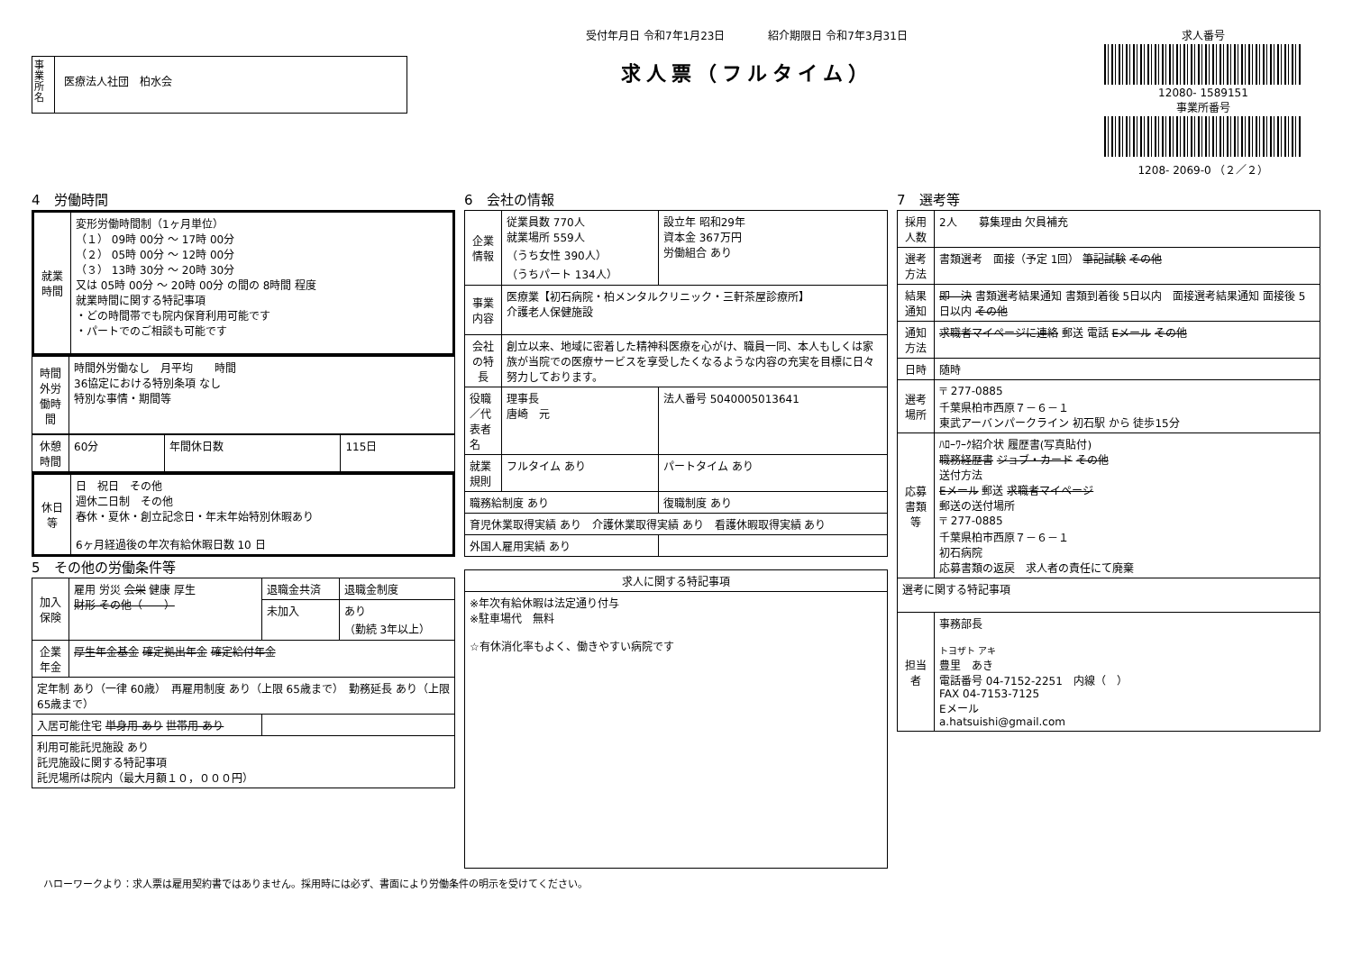事業所名
医療法人社団　柏水会
受付年月日 令和7年1月23日　　　　紹介期限日 令和7年3月31日
求人票（フルタイム）
求人番号
12080- 1589151
事業所番号
1208- 2069-0 （２／２）
4　労働時間
| 就業時間 | 変形労働時間制（1ヶ月単位） （１） 09時 00分 ～ 17時 00分 （２） 05時 00分 ～ 12時 00分 （３） 13時 30分 ～ 20時 30分 又は 05時 00分 ～ 20時 00分 の間の 8時間 程度 就業時間に関する特記事項 ・どの時間帯でも院内保育利用可能です ・パートでのご相談も可能です |
| 時間外労働時間 | 時間外労働なし 月平均 時間 36協定における特別条項 なし 特別な事情・期間等 |
| 休憩時間 | 60分 | 年間休日数 | 115日 |
| 休日等 | 日 祝日 その他 週休二日制 その他 春休・夏休・創立記念日・年末年始特別休暇あり 6ヶ月経過後の年次有給休暇日数 10 日 |
5　その他の労働条件等
| 加入保険 | 雇用 労災 会栄 健康 厚生 財形 その他（ ） | 退職金共済 | 退職金制度 |
| | | 未加入 | あり （勤続 3年以上） |
| 企業年金 | 厚生年金基金 確定拠出年金 確定給付年金 | | |
| 定年制 あり（一律 60歳） 再雇用制度 あり（上限 65歳まで） 勤務延長 あり（上限 65歳まで） | | | |
| 入居可能住宅 単身用 あり 世帯用 あり | | | |
| 利用可能託児施設 あり 託児施設に関する特記事項 託児場所は院内（最大月額１０，０００円） | | | |
6　会社の情報
| 企業情報 | 従業員数 770人 就業場所 559人 （うち女性 390人） （うちパート 134人） | 設立年 昭和29年 資本金 367万円 労働組合 あり |
| 事業内容 | 医療業【初石病院・柏メンタルクリニック・三軒茶屋診療所】 介護老人保健施設 | |
| 会社の特長 | 創立以来、地域に密着した精神科医療を心がけ、職員一同、本人もしくは家族が当院での医療サービスを享受したくなるような内容の充実を目標に日々努力しております。 | |
| 役職／代表者名 | 理事長 唐崎 元 | 法人番号 5040005013641 |
| 就業規則 | フルタイム あり | パートタイム あり |
| 職務給制度 あり | | 復職制度 あり |
| 育児休業取得実績 あり 介護休業取得実績 あり 看護休暇取得実績 あり | | |
| 外国人雇用実績 あり | | |
| 求人に関する特記事項 |
| --- |
| ※年次有給休暇は法定通り付与 ※駐車場代 無料 ☆有休消化率もよく、働きやすい病院です |
7　選考等
| 採用人数 | 2人 募集理由 欠員補充 |
| 選考方法 | 書類選考 面接（予定 1回） 筆記試験 その他 |
| 結果通知 | 即 決 書類選考結果通知 書類到着後 5日以内 面接選考結果通知 面接後 5日以内 その他 |
| 通知方法 | 求職者マイページに連絡 郵送 電話 Eメール その他 |
| 日時 | 随時 |
| 選考場所 | 〒 277-0885 千葉県柏市西原７－６－１ 東武アーバンパークライン 初石駅 から 徒歩15分 |
| 応募書類等 | ﾊﾛｰﾜｰｸ紹介状 履歴書(写真貼付) 職務経歴書 ジョブ・カード その他 送付方法 Eメール 郵送 求職者マイページ 郵送の送付場所 〒 277-0885 千葉県柏市西原７－６－１ 初石病院 応募書類の返戻 求人者の責任にて廃棄 |
| 選考に関する特記事項 | |
| 担当者 | 事務部長 トヨザト アキ 豊里 あき 電話番号 04-7152-2251 内線（ ） FAX 04-7153-7125 Eメール a.hatsuishi@gmail.com |
ハローワークより：求人票は雇用契約書ではありません。採用時には必ず、書面により労働条件の明示を受けてください。